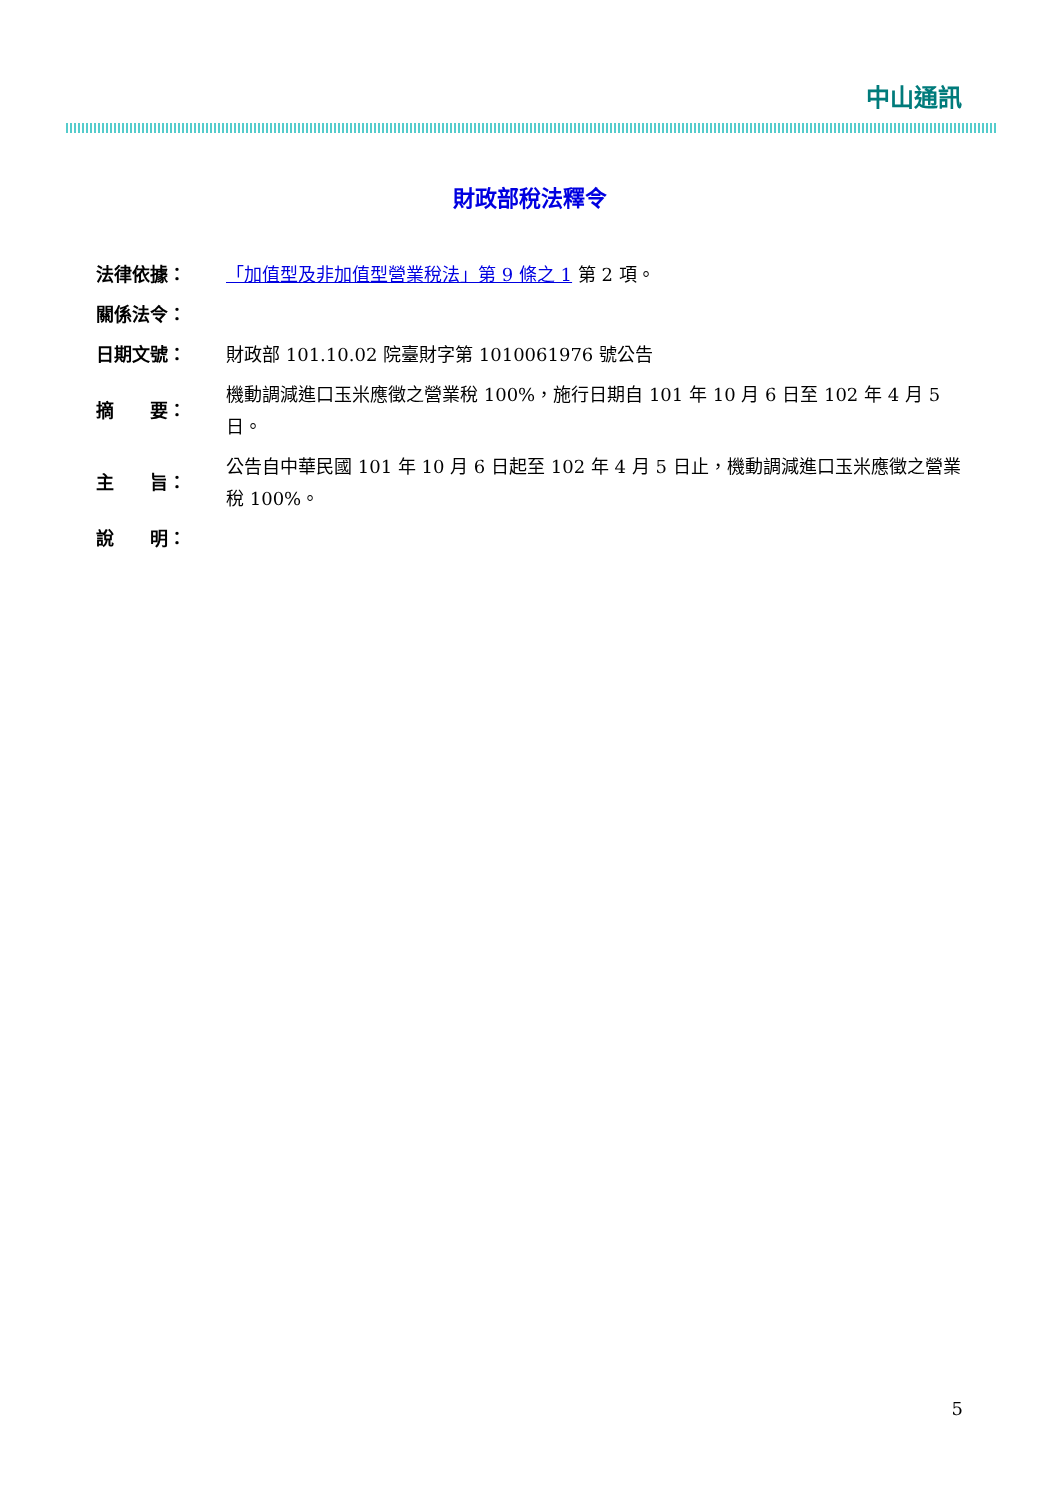中山通訊
財政部稅法釋令
| 法律依據： | 「加值型及非加值型營業稅法」第 9 條之 1 第 2 項。 |
| 關係法令： | |
| 日期文號： | 財政部 101.10.02 院臺財字第 1010061976 號公告 |
| 摘 要： | 機動調減進口玉米應徵之營業稅 100%，施行日期自 101 年 10 月 6 日至 102 年 4 月 5 日。 |
| 主 旨： | 公告自中華民國 101 年 10 月 6 日起至 102 年 4 月 5 日止，機動調減進口玉米應徵之營業稅 100%。 |
| 說 明： | |
5